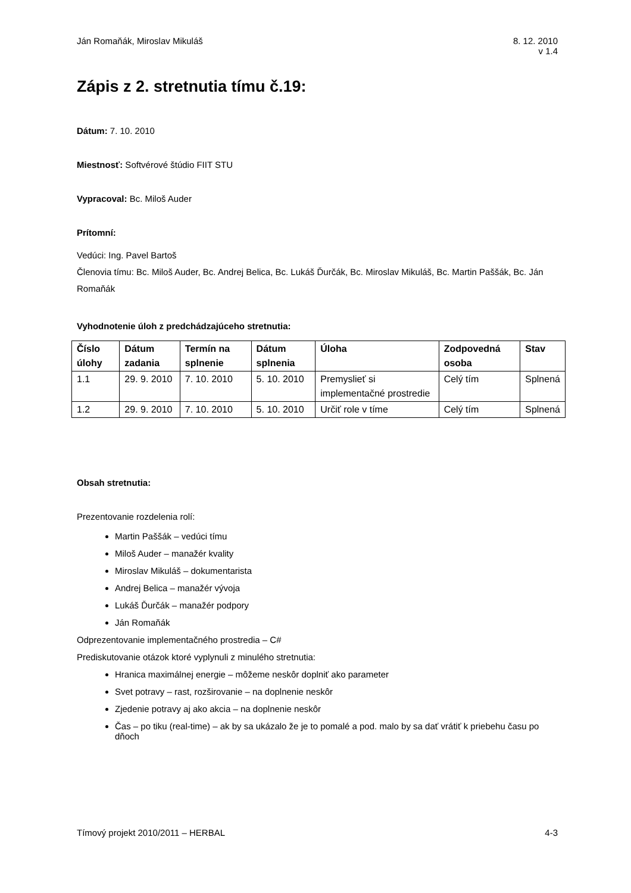Ján Romaňák, Miroslav Mikuláš 8. 12. 2010
v 1.4
Zápis z 2. stretnutia tímu č.19:
Dátum: 7. 10. 2010
Miestnosť: Softvérové štúdio FIIT STU
Vypracoval: Bc. Miloš Auder
Prítomní:
Vedúci: Ing. Pavel Bartoš
Členovia tímu: Bc. Miloš Auder, Bc. Andrej Belica, Bc. Lukáš Ďurčák, Bc. Miroslav Mikuláš, Bc. Martin Paššák, Bc. Ján Romaňák
Vyhodnotenie úloh z predchádzajúceho stretnutia:
| Číslo úlohy | Dátum zadania | Termín na splnenie | Dátum splnenia | Úloha | Zodpovedná osoba | Stav |
| --- | --- | --- | --- | --- | --- | --- |
| 1.1 | 29. 9. 2010 | 7. 10. 2010 | 5. 10. 2010 | Premyslieť si implementačné prostredie | Celý tím | Splnená |
| 1.2 | 29. 9. 2010 | 7. 10. 2010 | 5. 10. 2010 | Určiť role v tíme | Celý tím | Splnená |
Obsah stretnutia:
Prezentovanie rozdelenia rolí:
Martin Paššák – vedúci tímu
Miloš Auder – manažér kvality
Miroslav Mikuláš – dokumentarista
Andrej Belica – manažér vývoja
Lukáš Ďurčák – manažér podpory
Ján Romaňák
Odprezentovanie implementačného prostredia – C#
Prediskutovanie otázok ktoré vyplynuli z minulého stretnutia:
Hranica maximálnej energie – môžeme neskôr doplniť ako parameter
Svet potravy – rast, rozširovanie – na doplnenie neskôr
Zjedenie potravy aj ako akcia – na doplnenie neskôr
Čas – po tiku (real-time) – ak by sa ukázalo že je to pomalé a pod. malo by sa dať vrátiť k priebehu času po dňoch
Tímový projekt 2010/2011 – HERBAL
4-3